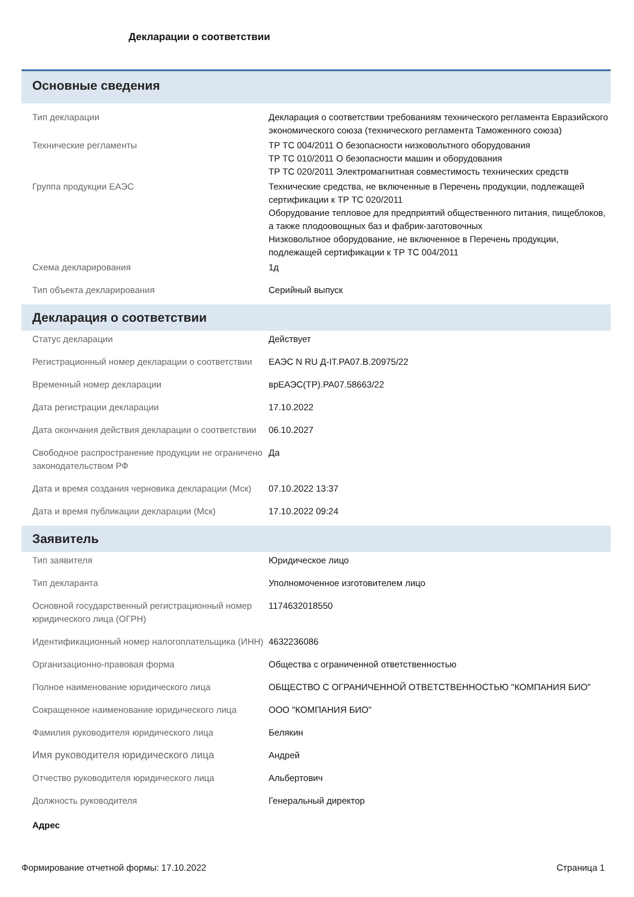Декларации о соответствии
Основные сведения
| Тип декларации | Декларация о соответствии требованиям технического регламента Евразийского экономического союза (технического регламента Таможенного союза) |
| Технические регламенты | ТР ТС 004/2011 О безопасности низковольтного оборудования ТР ТС 010/2011 О безопасности машин и оборудования ТР ТС 020/2011 Электромагнитная совместимость технических средств |
| Группа продукции ЕАЭС | Технические средства, не включенные в Перечень продукции, подлежащей сертификации к ТР ТС 020/2011 Оборудование тепловое для предприятий общественного питания, пищеблоков, а также плодоовощных баз и фабрик-заготовочных Низковольтное оборудование, не включенное в Перечень продукции, подлежащей сертификации к ТР ТС 004/2011 |
| Схема декларирования | 1д |
| Тип объекта декларирования | Серийный выпуск |
Декларация о соответствии
| Статус декларации | Действует |
| Регистрационный номер декларации о соответствии | ЕАЭС N RU Д-IT.PA07.B.20975/22 |
| Временный номер декларации | врЕАЭС(TP).PA07.58663/22 |
| Дата регистрации декларации | 17.10.2022 |
| Дата окончания действия декларации о соответствии | 06.10.2027 |
| Свободное распространение продукции не ограничено законодательством РФ | Да |
| Дата и время создания черновика декларации (Мск) | 07.10.2022 13:37 |
| Дата и время публикации декларации (Мск) | 17.10.2022 09:24 |
Заявитель
| Тип заявителя | Юридическое лицо |
| Тип декларанта | Уполномоченное изготовителем лицо |
| Основной государственный регистрационный номер юридического лица (ОГРН) | 1174632018550 |
| Идентификационный номер налогоплательщика (ИНН) | 4632236086 |
| Организационно-правовая форма | Общества с ограниченной ответственностью |
| Полное наименование юридического лица | ОБЩЕСТВО С ОГРАНИЧЕННОЙ ОТВЕТСТВЕННОСТЬЮ "КОМПАНИЯ БИО" |
| Сокращенное наименование юридического лица | ООО "КОМПАНИЯ БИО" |
| Фамилия руководителя юридического лица | Белякин |
| Имя руководителя юридического лица | Андрей |
| Отчество руководителя юридического лица | Альбертович |
| Должность руководителя | Генеральный директор |
Адрес
Формирование отчетной формы: 17.10.2022 Страница 1